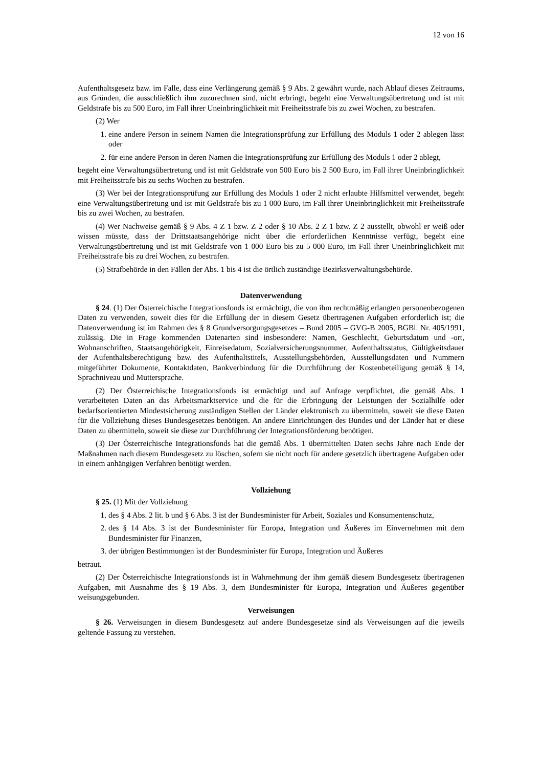12 von 16
Aufenthaltsgesetz bzw. im Falle, dass eine Verlängerung gemäß § 9 Abs. 2 gewährt wurde, nach Ablauf dieses Zeitraums, aus Gründen, die ausschließlich ihm zuzurechnen sind, nicht erbringt, begeht eine Verwaltungsübertretung und ist mit Geldstrafe bis zu 500 Euro, im Fall ihrer Uneinbringlichkeit mit Freiheitsstrafe bis zu zwei Wochen, zu bestrafen.
(2) Wer
1. eine andere Person in seinem Namen die Integrationsprüfung zur Erfüllung des Moduls 1 oder 2 ablegen lässt oder
2. für eine andere Person in deren Namen die Integrationsprüfung zur Erfüllung des Moduls 1 oder 2 ablegt,
begeht eine Verwaltungsübertretung und ist mit Geldstrafe von 500 Euro bis 2 500 Euro, im Fall ihrer Uneinbringlichkeit mit Freiheitsstrafe bis zu sechs Wochen zu bestrafen.
(3) Wer bei der Integrationsprüfung zur Erfüllung des Moduls 1 oder 2 nicht erlaubte Hilfsmittel verwendet, begeht eine Verwaltungsübertretung und ist mit Geldstrafe bis zu 1 000 Euro, im Fall ihrer Uneinbringlichkeit mit Freiheitsstrafe bis zu zwei Wochen, zu bestrafen.
(4) Wer Nachweise gemäß § 9 Abs. 4 Z 1 bzw. Z 2 oder § 10 Abs. 2 Z 1 bzw. Z 2 ausstellt, obwohl er weiß oder wissen müsste, dass der Drittstaatsangehörige nicht über die erforderlichen Kenntnisse verfügt, begeht eine Verwaltungsübertretung und ist mit Geldstrafe von 1 000 Euro bis zu 5 000 Euro, im Fall ihrer Uneinbringlichkeit mit Freiheitsstrafe bis zu drei Wochen, zu bestrafen.
(5) Strafbehörde in den Fällen der Abs. 1 bis 4 ist die örtlich zuständige Bezirksverwaltungsbehörde.
Datenverwendung
§ 24. (1) Der Österreichische Integrationsfonds ist ermächtigt, die von ihm rechtmäßig erlangten personenbezogenen Daten zu verwenden, soweit dies für die Erfüllung der in diesem Gesetz übertragenen Aufgaben erforderlich ist; die Datenverwendung ist im Rahmen des § 8 Grundversorgungsgesetzes – Bund 2005 – GVG-B 2005, BGBl. Nr. 405/1991, zulässig. Die in Frage kommenden Datenarten sind insbesondere: Namen, Geschlecht, Geburtsdatum und -ort, Wohnanschriften, Staatsangehörigkeit, Einreisedatum, Sozialversicherungsnummer, Aufenthaltsstatus, Gültigkeitsdauer der Aufenthaltsberechtigung bzw. des Aufenthaltstitels, Ausstellungsbehörden, Ausstellungsdaten und Nummern mitgeführter Dokumente, Kontaktdaten, Bankverbindung für die Durchführung der Kostenbeteiligung gemäß § 14, Sprachniveau und Muttersprache.
(2) Der Österreichische Integrationsfonds ist ermächtigt und auf Anfrage verpflichtet, die gemäß Abs. 1 verarbeiteten Daten an das Arbeitsmarktservice und die für die Erbringung der Leistungen der Sozialhilfe oder bedarfsorientierten Mindestsicherung zuständigen Stellen der Länder elektronisch zu übermitteln, soweit sie diese Daten für die Vollziehung dieses Bundesgesetzes benötigen. An andere Einrichtungen des Bundes und der Länder hat er diese Daten zu übermitteln, soweit sie diese zur Durchführung der Integrationsförderung benötigen.
(3) Der Österreichische Integrationsfonds hat die gemäß Abs. 1 übermittelten Daten sechs Jahre nach Ende der Maßnahmen nach diesem Bundesgesetz zu löschen, sofern sie nicht noch für andere gesetzlich übertragene Aufgaben oder in einem anhängigen Verfahren benötigt werden.
Vollziehung
§ 25. (1) Mit der Vollziehung
1. des § 4 Abs. 2 lit. b und § 6 Abs. 3 ist der Bundesminister für Arbeit, Soziales und Konsumentenschutz,
2. des § 14 Abs. 3 ist der Bundesminister für Europa, Integration und Äußeres im Einvernehmen mit dem Bundesminister für Finanzen,
3. der übrigen Bestimmungen ist der Bundesminister für Europa, Integration und Äußeres
betraut.
(2) Der Österreichische Integrationsfonds ist in Wahrnehmung der ihm gemäß diesem Bundesgesetz übertragenen Aufgaben, mit Ausnahme des § 19 Abs. 3, dem Bundesminister für Europa, Integration und Äußeres gegenüber weisungsgebunden.
Verweisungen
§ 26. Verweisungen in diesem Bundesgesetz auf andere Bundesgesetze sind als Verweisungen auf die jeweils geltende Fassung zu verstehen.